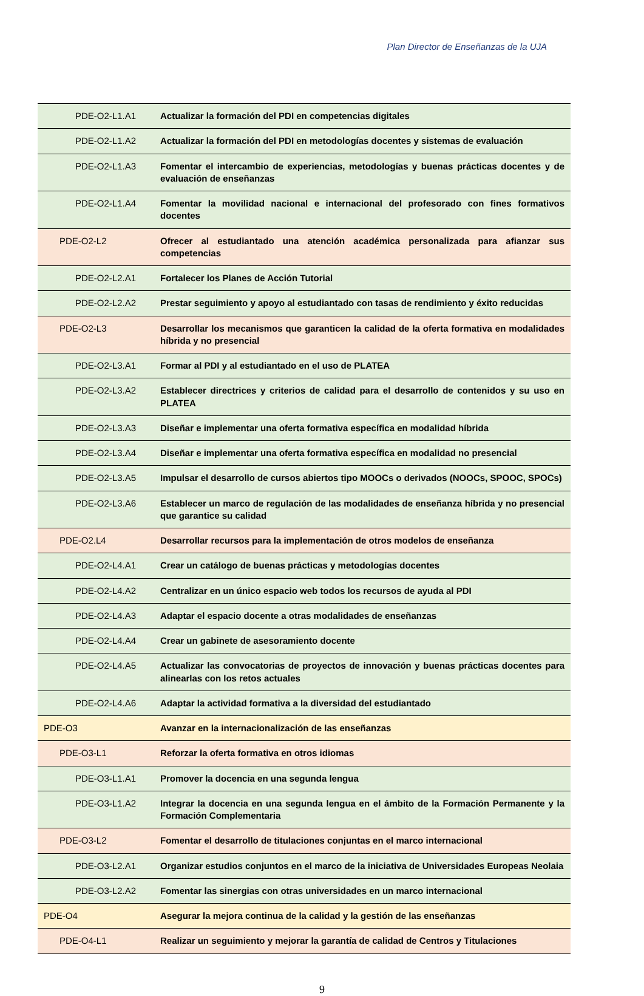Plan Director de Enseñanzas de la UJA
| PDE-O2-L1.A1 | Actualizar la formación del PDI en competencias digitales |
| PDE-O2-L1.A2 | Actualizar la formación del PDI en metodologías docentes y sistemas de evaluación |
| PDE-O2-L1.A3 | Fomentar el intercambio de experiencias, metodologías y buenas prácticas docentes y de evaluación de enseñanzas |
| PDE-O2-L1.A4 | Fomentar la movilidad nacional e internacional del profesorado con fines formativos docentes |
| PDE-O2-L2 | Ofrecer al estudiantado una atención académica personalizada para afianzar sus competencias |
| PDE-O2-L2.A1 | Fortalecer los Planes de Acción Tutorial |
| PDE-O2-L2.A2 | Prestar seguimiento y apoyo al estudiantado con tasas de rendimiento y éxito reducidas |
| PDE-O2-L3 | Desarrollar los mecanismos que garanticen la calidad de la oferta formativa en modalidades híbrida y no presencial |
| PDE-O2-L3.A1 | Formar al PDI y al estudiantado en el uso de PLATEA |
| PDE-O2-L3.A2 | Establecer directrices y criterios de calidad para el desarrollo de contenidos y su uso en PLATEA |
| PDE-O2-L3.A3 | Diseñar e implementar una oferta formativa específica en modalidad híbrida |
| PDE-O2-L3.A4 | Diseñar e implementar una oferta formativa específica en modalidad no presencial |
| PDE-O2-L3.A5 | Impulsar el desarrollo de cursos abiertos tipo MOOCs o derivados (NOOCs, SPOOC, SPOCs) |
| PDE-O2-L3.A6 | Establecer un marco de regulación de las modalidades de enseñanza híbrida y no presencial que garantice su calidad |
| PDE-O2.L4 | Desarrollar recursos para la implementación de otros modelos de enseñanza |
| PDE-O2-L4.A1 | Crear un catálogo de buenas prácticas y metodologías docentes |
| PDE-O2-L4.A2 | Centralizar en un único espacio web todos los recursos de ayuda al PDI |
| PDE-O2-L4.A3 | Adaptar el espacio docente a otras modalidades de enseñanzas |
| PDE-O2-L4.A4 | Crear un gabinete de asesoramiento docente |
| PDE-O2-L4.A5 | Actualizar las convocatorias de proyectos de innovación y buenas prácticas docentes para alinearlas con los retos actuales |
| PDE-O2-L4.A6 | Adaptar la actividad formativa a la diversidad del estudiantado |
| PDE-O3 | Avanzar en la internacionalización de las enseñanzas |
| PDE-O3-L1 | Reforzar la oferta formativa en otros idiomas |
| PDE-O3-L1.A1 | Promover la docencia en una segunda lengua |
| PDE-O3-L1.A2 | Integrar la docencia en una segunda lengua en el ámbito de la Formación Permanente y la Formación Complementaria |
| PDE-O3-L2 | Fomentar el desarrollo de titulaciones conjuntas en el marco internacional |
| PDE-O3-L2.A1 | Organizar estudios conjuntos en el marco de la iniciativa de Universidades Europeas Neolaia |
| PDE-O3-L2.A2 | Fomentar las sinergias con otras universidades en un marco internacional |
| PDE-O4 | Asegurar la mejora continua de la calidad y la gestión de las enseñanzas |
| PDE-O4-L1 | Realizar un seguimiento y mejorar la garantía de calidad de Centros y Titulaciones |
9